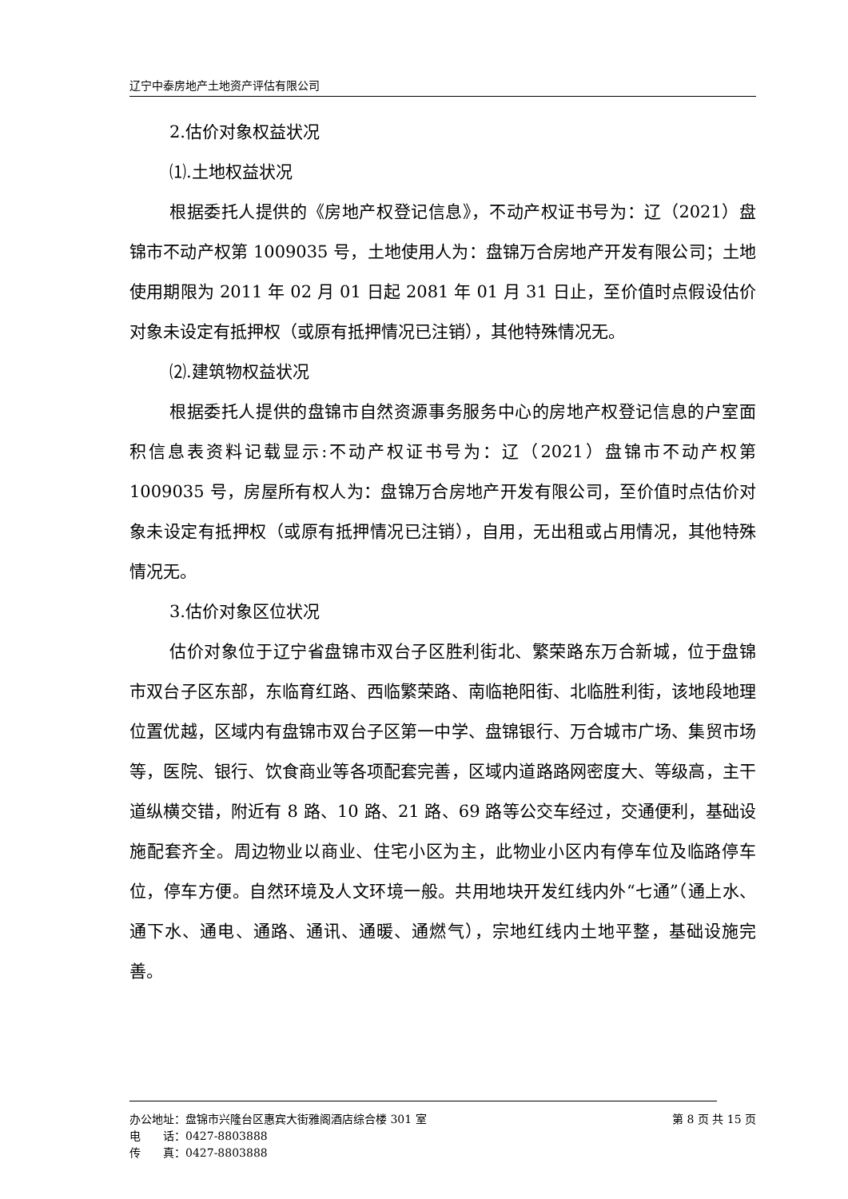辽宁中泰房地产土地资产评估有限公司
2.估价对象权益状况
⑴.土地权益状况
根据委托人提供的《房地产权登记信息》，不动产权证书号为：辽（2021）盘锦市不动产权第 1009035 号，土地使用人为：盘锦万合房地产开发有限公司；土地使用期限为 2011 年 02 月 01 日起 2081 年 01 月 31 日止，至价值时点假设估价对象未设定有抵押权（或原有抵押情况已注销），其他特殊情况无。
⑵.建筑物权益状况
根据委托人提供的盘锦市自然资源事务服务中心的房地产权登记信息的户室面积信息表资料记载显示:不动产权证书号为：辽（2021）盘锦市不动产权第 1009035 号，房屋所有权人为：盘锦万合房地产开发有限公司，至价值时点估价对象未设定有抵押权（或原有抵押情况已注销），自用，无出租或占用情况，其他特殊情况无。
3.估价对象区位状况
估价对象位于辽宁省盘锦市双台子区胜利街北、繁荣路东万合新城，位于盘锦市双台子区东部，东临育红路、西临繁荣路、南临艳阳街、北临胜利街，该地段地理位置优越，区域内有盘锦市双台子区第一中学、盘锦银行、万合城市广场、集贸市场等，医院、银行、饮食商业等各项配套完善，区域内道路路网密度大、等级高，主干道纵横交错，附近有 8 路、10 路、21 路、69 路等公交车经过，交通便利，基础设施配套齐全。周边物业以商业、住宅小区为主，此物业小区内有停车位及临路停车位，停车方便。自然环境及人文环境一般。共用地块开发红线内外“七通”（通上水、通下水、通电、通路、通讯、通暖、通燃气），宗地红线内土地平整，基础设施完善。
办公地址：盘锦市兴隆台区惠宾大街雅阁酒店综合楼 301 室 第 8 页 共 15 页
电　　话：0427-8803888
传　　真：0427-8803888